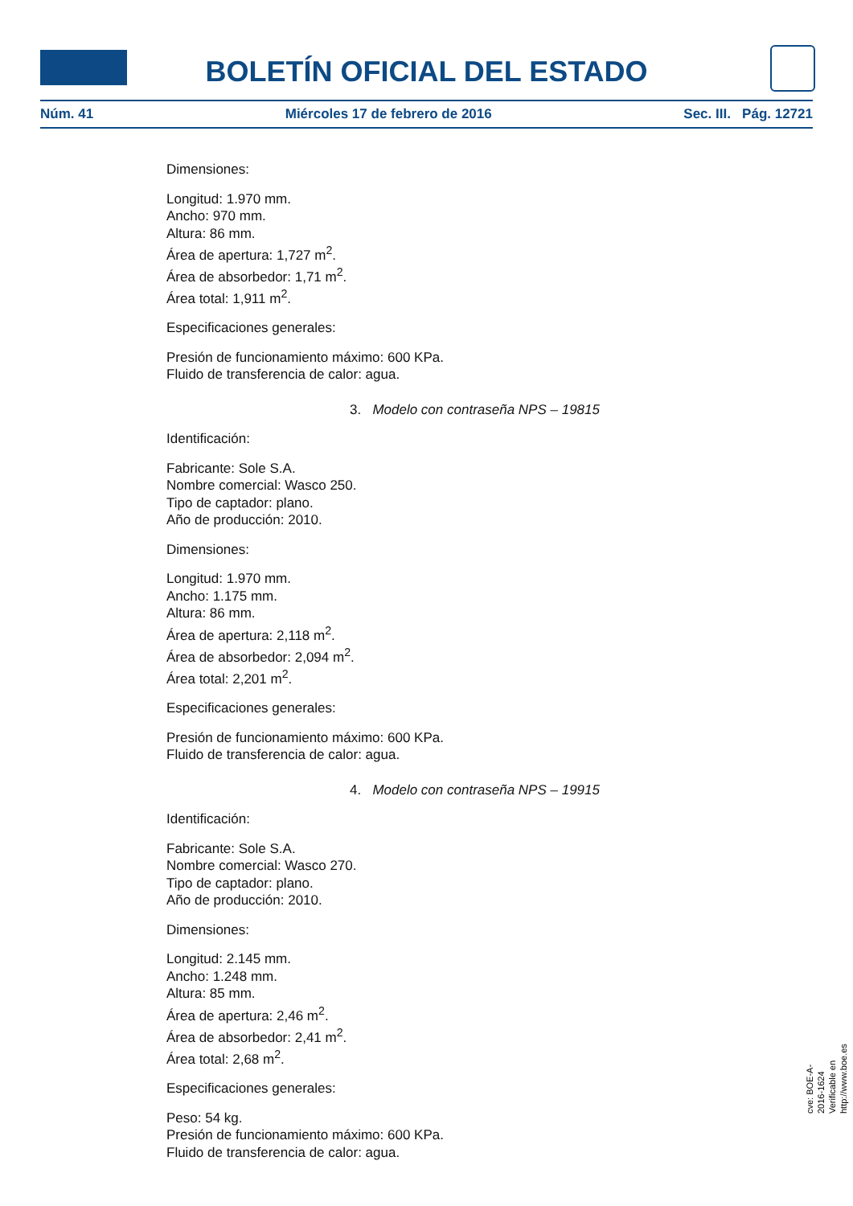BOLETÍN OFICIAL DEL ESTADO
Núm. 41 Miércoles 17 de febrero de 2016 Sec. III. Pág. 12721
Dimensiones:
Longitud: 1.970 mm.
Ancho: 970 mm.
Altura: 86 mm.
Área de apertura: 1,727 m<sup>2</sup>.
Área de absorbedor: 1,71 m<sup>2</sup>.
Área total: 1,911 m<sup>2</sup>.
Especificaciones generales:
Presión de funcionamiento máximo: 600 KPa.
Fluido de transferencia de calor: agua.
3. Modelo con contraseña NPS – 19815
Identificación:
Fabricante: Sole S.A.
Nombre comercial: Wasco 250.
Tipo de captador: plano.
Año de producción: 2010.
Dimensiones:
Longitud: 1.970 mm.
Ancho: 1.175 mm.
Altura: 86 mm.
Área de apertura: 2,118 m<sup>2</sup>.
Área de absorbedor: 2,094 m<sup>2</sup>.
Área total: 2,201 m<sup>2</sup>.
Especificaciones generales:
Presión de funcionamiento máximo: 600 KPa.
Fluido de transferencia de calor: agua.
4. Modelo con contraseña NPS – 19915
Identificación:
Fabricante: Sole S.A.
Nombre comercial: Wasco 270.
Tipo de captador: plano.
Año de producción: 2010.
Dimensiones:
Longitud: 2.145 mm.
Ancho: 1.248 mm.
Altura: 85 mm.
Área de apertura: 2,46 m<sup>2</sup>.
Área de absorbedor: 2,41 m<sup>2</sup>.
Área total: 2,68 m<sup>2</sup>.
Especificaciones generales:
Peso: 54 kg.
Presión de funcionamiento máximo: 600 KPa.
Fluido de transferencia de calor: agua.
cve: BOE-A-2016-1624
Verificable en http://www.boe.es